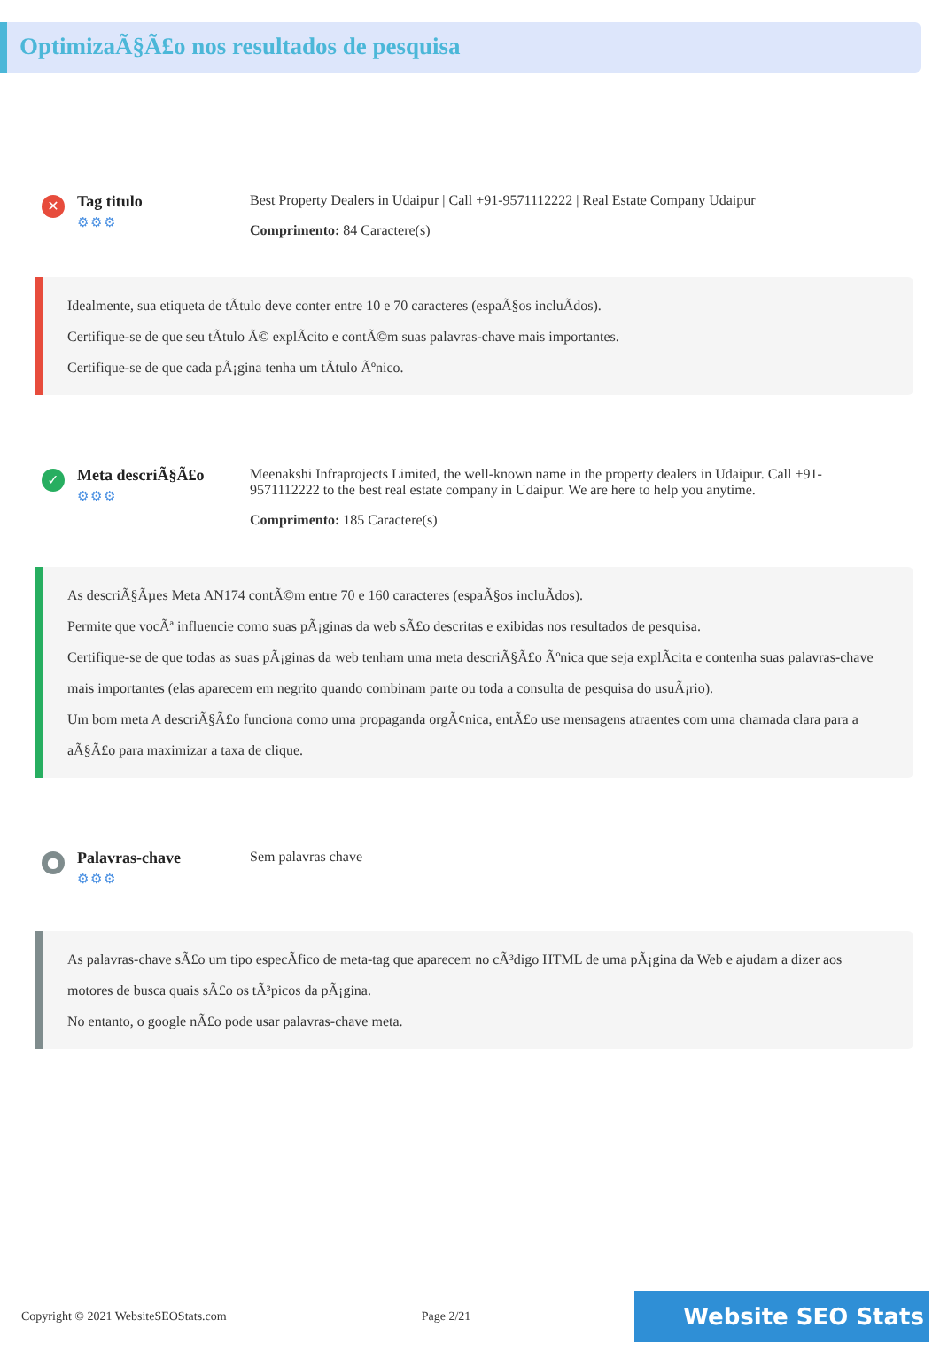OptimizaÃ§Ã£o nos resultados de pesquisa
✕
Tag titulo
⚙⚙⚙
Best Property Dealers in Udaipur | Call +91-9571112222 | Real Estate Company Udaipur
Comprimento: 84 Caractere(s)
Idealmente, sua etiqueta de tÃtulo deve conter entre 10 e 70 caracteres (espaÃ§os incluÃdos).
Certifique-se de que seu tÃtulo Ã© explÃcito e contÃ©m suas palavras-chave mais importantes.
Certifique-se de que cada pÃ¡gina tenha um tÃtulo Ãºnico.
✓
Meta descriÃ§Ã£o
⚙⚙⚙
Meenakshi Infraprojects Limited, the well-known name in the property dealers in Udaipur. Call +91-9571112222 to the best real estate company in Udaipur. We are here to help you anytime.
Comprimento: 185 Caractere(s)
As descriÃ§Ãµes Meta AN174 contÃ©m entre 70 e 160 caracteres (espaÃ§os incluÃdos).
Permite que vocÃª influencie como suas pÃ¡ginas da web sÃ£o descritas e exibidas nos resultados de pesquisa.
Certifique-se de que todas as suas pÃ¡ginas da web tenham uma meta descriÃ§Ã£o Ãºnica que seja explÃcita e contenha suas palavras-chave mais importantes (elas aparecem em negrito quando combinam parte ou toda a consulta de pesquisa do usuÃ¡rio).
Um bom meta A descriÃ§Ã£o funciona como uma propaganda orgÃ¢nica, entÃ£o use mensagens atraentes com uma chamada clara para a aÃ§Ã£o para maximizar a taxa de clique.
●
Palavras-chave
⚙⚙⚙
Sem palavras chave
As palavras-chave sÃ£o um tipo especÃfico de meta-tag que aparecem no cÃ³digo HTML de uma pÃ¡gina da Web e ajudam a dizer aos motores de busca quais sÃ£o os tÃ³picos da pÃ¡gina.
No entanto, o google nÃ£o pode usar palavras-chave meta.
Copyright © 2021 WebsiteSEOStats.com Page 2/21
Website SEO Stats